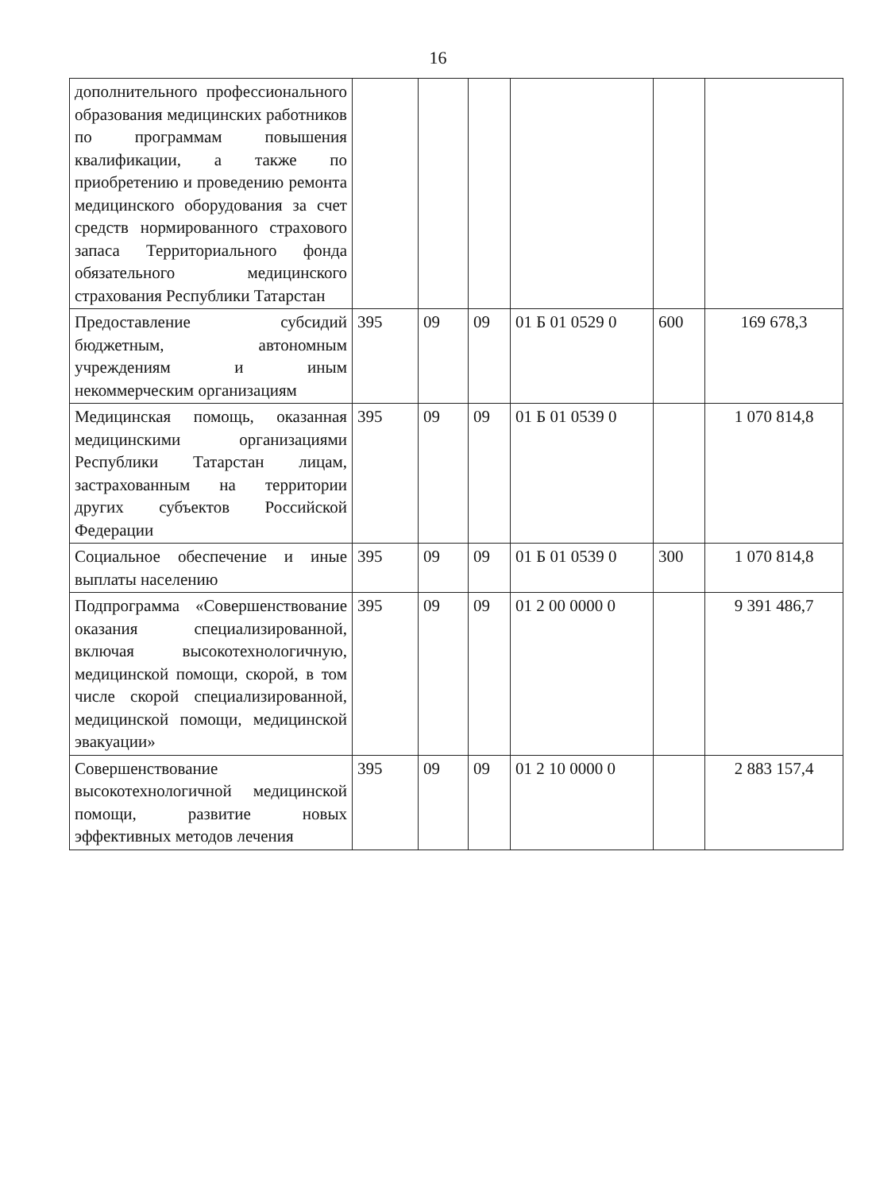16
| дополнительного профессионального образования медицинских работников по программам повышения квалификации, а также по приобретению и проведению ремонта медицинского оборудования за счет средств нормированного страхового запаса Территориального фонда обязательного медицинского страхования Республики Татарстан | | | | | | |
| Предоставление субсидий бюджетным, автономным учреждениям и иным некоммерческим организациям | 395 | 09 | 09 | 01 Б 01 0529 0 | 600 | 169 678,3 |
| Медицинская помощь, оказанная медицинскими организациями Республики Татарстан лицам, застрахованным на территории других субъектов Российской Федерации | 395 | 09 | 09 | 01 Б 01 0539 0 | | 1 070 814,8 |
| Социальное обеспечение и иные выплаты населению | 395 | 09 | 09 | 01 Б 01 0539 0 | 300 | 1 070 814,8 |
| Подпрограмма «Совершенствование оказания специализированной, включая высокотехнологичную, медицинской помощи, скорой, в том числе скорой специализированной, медицинской помощи, медицинской эвакуации» | 395 | 09 | 09 | 01 2 00 0000 0 | | 9 391 486,7 |
| Совершенствование высокотехнологичной медицинской помощи, развитие новых эффективных методов лечения | 395 | 09 | 09 | 01 2 10 0000 0 | | 2 883 157,4 |